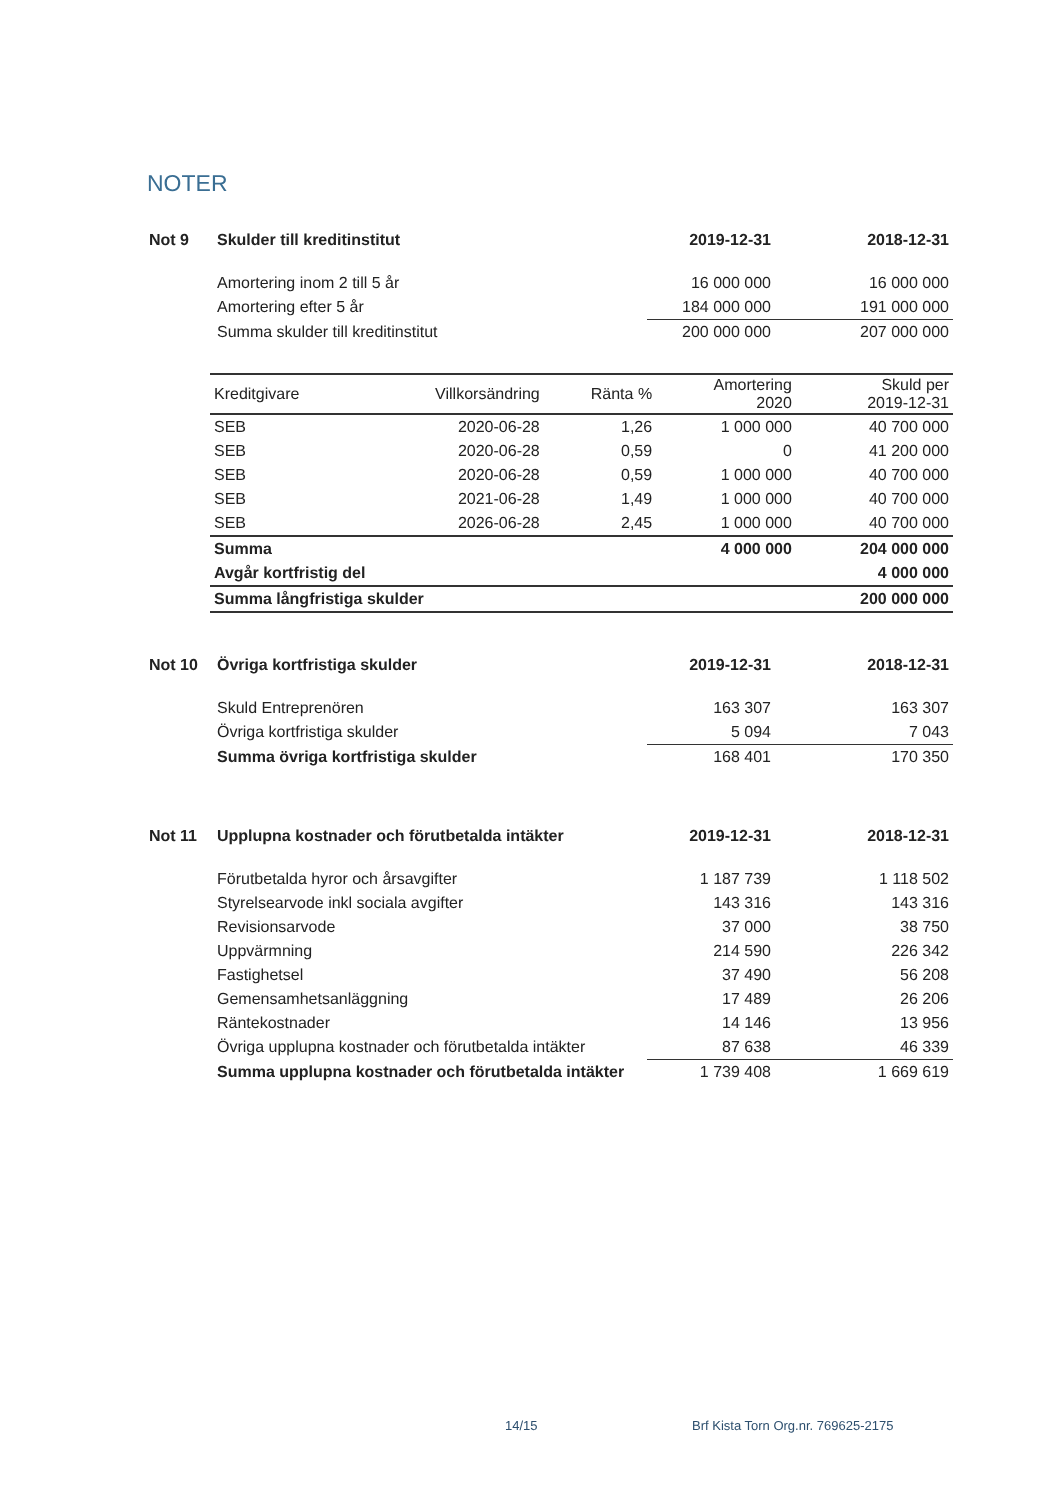NOTER
| Not 9 | Skulder till kreditinstitut | 2019-12-31 | 2018-12-31 |
| | Amortering inom 2 till 5 år | 16 000 000 | 16 000 000 |
| | Amortering efter 5 år | 184 000 000 | 191 000 000 |
| | Summa skulder till kreditinstitut | 200 000 000 | 207 000 000 |
| Kreditgivare | Villkorsändring | Ränta % | Amortering 2020 | Skuld per 2019-12-31 |
| --- | --- | --- | --- | --- |
| SEB | 2020-06-28 | 1,26 | 1 000 000 | 40 700 000 |
| SEB | 2020-06-28 | 0,59 | 0 | 41 200 000 |
| SEB | 2020-06-28 | 0,59 | 1 000 000 | 40 700 000 |
| SEB | 2021-06-28 | 1,49 | 1 000 000 | 40 700 000 |
| SEB | 2026-06-28 | 2,45 | 1 000 000 | 40 700 000 |
| Summa | | | 4 000 000 | 204 000 000 |
| Avgår kortfristig del | | | | 4 000 000 |
| Summa långfristiga skulder | | | | 200 000 000 |
| Not 10 | Övriga kortfristiga skulder | 2019-12-31 | 2018-12-31 |
| | Skuld Entreprenören | 163 307 | 163 307 |
| | Övriga kortfristiga skulder | 5 094 | 7 043 |
| | Summa övriga kortfristiga skulder | 168 401 | 170 350 |
| Not 11 | Upplupna kostnader och förutbetalda intäkter | 2019-12-31 | 2018-12-31 |
| | Förutbetalda hyror och årsavgifter | 1 187 739 | 1 118 502 |
| | Styrelsearvode inkl sociala avgifter | 143 316 | 143 316 |
| | Revisionsarvode | 37 000 | 38 750 |
| | Uppvärmning | 214 590 | 226 342 |
| | Fastighetsel | 37 490 | 56 208 |
| | Gemensamhetsanläggning | 17 489 | 26 206 |
| | Räntekostnader | 14 146 | 13 956 |
| | Övriga upplupna kostnader och förutbetalda intäkter | 87 638 | 46 339 |
| | Summa upplupna kostnader och förutbetalda intäkter | 1 739 408 | 1 669 619 |
14/15
Brf Kista Torn Org.nr. 769625-2175